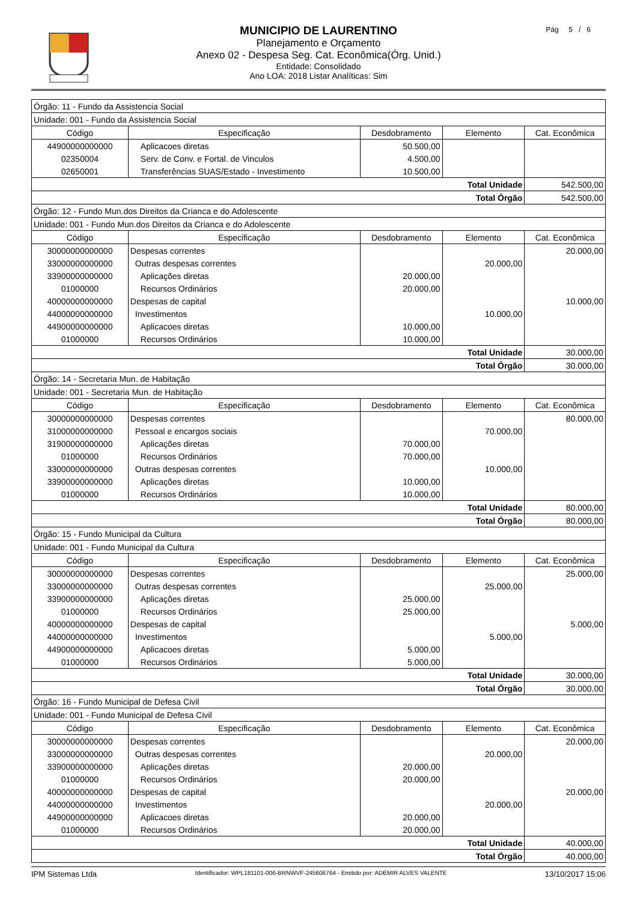MUNICIPIO DE LAURENTINO
Planejamento e Orçamento
Anexo 02 - Despesa Seg. Cat. Econômica(Órg. Unid.)
Entidade: Consolidado
Ano LOA: 2018 Listar Analíticas: Sim
Pág 5 / 6
| Órgão: 11 - Fundo da Assistencia Social | | | | |
| Unidade: 001 - Fundo da Assistencia Social | | | | |
| Código | Especificação | Desdobramento | Elemento | Cat. Econômica |
| 44900000000000 | Aplicacoes diretas | 50.500,00 | | |
| 02350004 | Serv. de Conv. e Fortal. de Vinculos | 4.500,00 | | |
| 02650001 | Transferências SUAS/Estado - Investimento | 10.500,00 | | |
| Total Unidade | | | | 542.500,00 |
| Total Órgão | | | | 542.500,00 |
| Órgão: 12 - Fundo Mun.dos Direitos da Crianca e do Adolescente | | | | |
| Unidade: 001 - Fundo Mun.dos Direitos da Crianca e do Adolescente | | | | |
| Código | Especificação | Desdobramento | Elemento | Cat. Econômica |
| 30000000000000 | Despesas correntes | | | 20.000,00 |
| 33000000000000 | Outras despesas correntes | | 20.000,00 | |
| 33900000000000 | Aplicações diretas | 20.000,00 | | |
| 01000000 | Recursos Ordinários | 20.000,00 | | |
| 40000000000000 | Despesas de capital | | | 10.000,00 |
| 44000000000000 | Investimentos | | 10.000,00 | |
| 44900000000000 | Aplicacoes diretas | 10.000,00 | | |
| 01000000 | Recursos Ordinários | 10.000,00 | | |
| Total Unidade | | | | 30.000,00 |
| Total Órgão | | | | 30.000,00 |
| Órgão: 14 - Secretaria Mun. de Habitação | | | | |
| Unidade: 001 - Secretaria Mun. de Habitação | | | | |
| Código | Especificação | Desdobramento | Elemento | Cat. Econômica |
| 30000000000000 | Despesas correntes | | | 80.000,00 |
| 31000000000000 | Pessoal e encargos sociais | | 70.000,00 | |
| 31900000000000 | Aplicações diretas | 70.000,00 | | |
| 01000000 | Recursos Ordinários | 70.000,00 | | |
| 33000000000000 | Outras despesas correntes | | 10.000,00 | |
| 33900000000000 | Aplicações diretas | 10.000,00 | | |
| 01000000 | Recursos Ordinários | 10.000,00 | | |
| Total Unidade | | | | 80.000,00 |
| Total Órgão | | | | 80.000,00 |
| Órgão: 15 - Fundo Municipal da Cultura | | | | |
| Unidade: 001 - Fundo Municipal da Cultura | | | | |
| Código | Especificação | Desdobramento | Elemento | Cat. Econômica |
| 30000000000000 | Despesas correntes | | | 25.000,00 |
| 33000000000000 | Outras despesas correntes | | 25.000,00 | |
| 33900000000000 | Aplicações diretas | 25.000,00 | | |
| 01000000 | Recursos Ordinários | 25.000,00 | | |
| 40000000000000 | Despesas de capital | | | 5.000,00 |
| 44000000000000 | Investimentos | | 5.000,00 | |
| 44900000000000 | Aplicacoes diretas | 5.000,00 | | |
| 01000000 | Recursos Ordinários | 5.000,00 | | |
| Total Unidade | | | | 30.000,00 |
| Total Órgão | | | | 30.000,00 |
| Órgão: 16 - Fundo Municipal de Defesa Civil | | | | |
| Unidade: 001 - Fundo Municipal de Defesa Civil | | | | |
| Código | Especificação | Desdobramento | Elemento | Cat. Econômica |
| 30000000000000 | Despesas correntes | | | 20.000,00 |
| 33000000000000 | Outras despesas correntes | | 20.000,00 | |
| 33900000000000 | Aplicações diretas | 20.000,00 | | |
| 01000000 | Recursos Ordinários | 20.000,00 | | |
| 40000000000000 | Despesas de capital | | | 20.000,00 |
| 44000000000000 | Investimentos | | 20.000,00 | |
| 44900000000000 | Aplicacoes diretas | 20.000,00 | | |
| 01000000 | Recursos Ordinários | 20.000,00 | | |
| Total Unidade | | | | 40.000,00 |
| Total Órgão | | | | 40.000,00 |
IPM Sistemas Ltda Identificador: WPL181101-006-BRNWVF-245606764 - Emitido por: ADEMIR ALVES VALENTE 13/10/2017 15:06